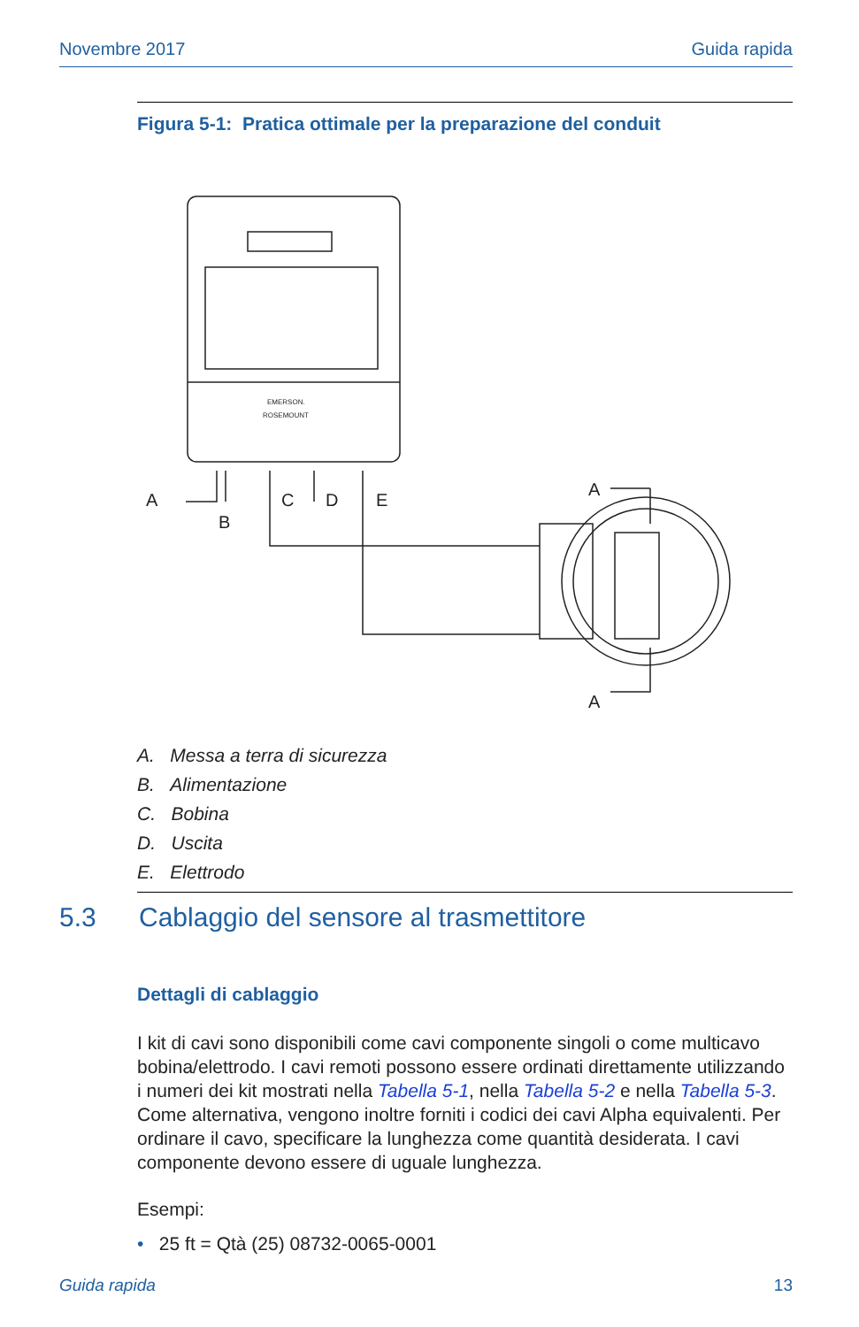Novembre 2017 Guida rapida
Figura 5-1: Pratica ottimale per la preparazione del conduit
A
B
C
D
E
A
A
EMERSON.
ROSEMOUNT
A. Messa a terra di sicurezza
B. Alimentazione
C. Bobina
D. Uscita
E. Elettrodo
5.3 Cablaggio del sensore al trasmettitore
Dettagli di cablaggio
I kit di cavi sono disponibili come cavi componente singoli o come multicavo bobina/elettrodo. I cavi remoti possono essere ordinati direttamente utilizzando i numeri dei kit mostrati nella Tabella 5-1, nella Tabella 5-2 e nella Tabella 5-3. Come alternativa, vengono inoltre forniti i codici dei cavi Alpha equivalenti. Per ordinare il cavo, specificare la lunghezza come quantità desiderata. I cavi componente devono essere di uguale lunghezza.
Esempi:
• 25 ft = Qtà (25) 08732-0065-0001
Guida rapida 13